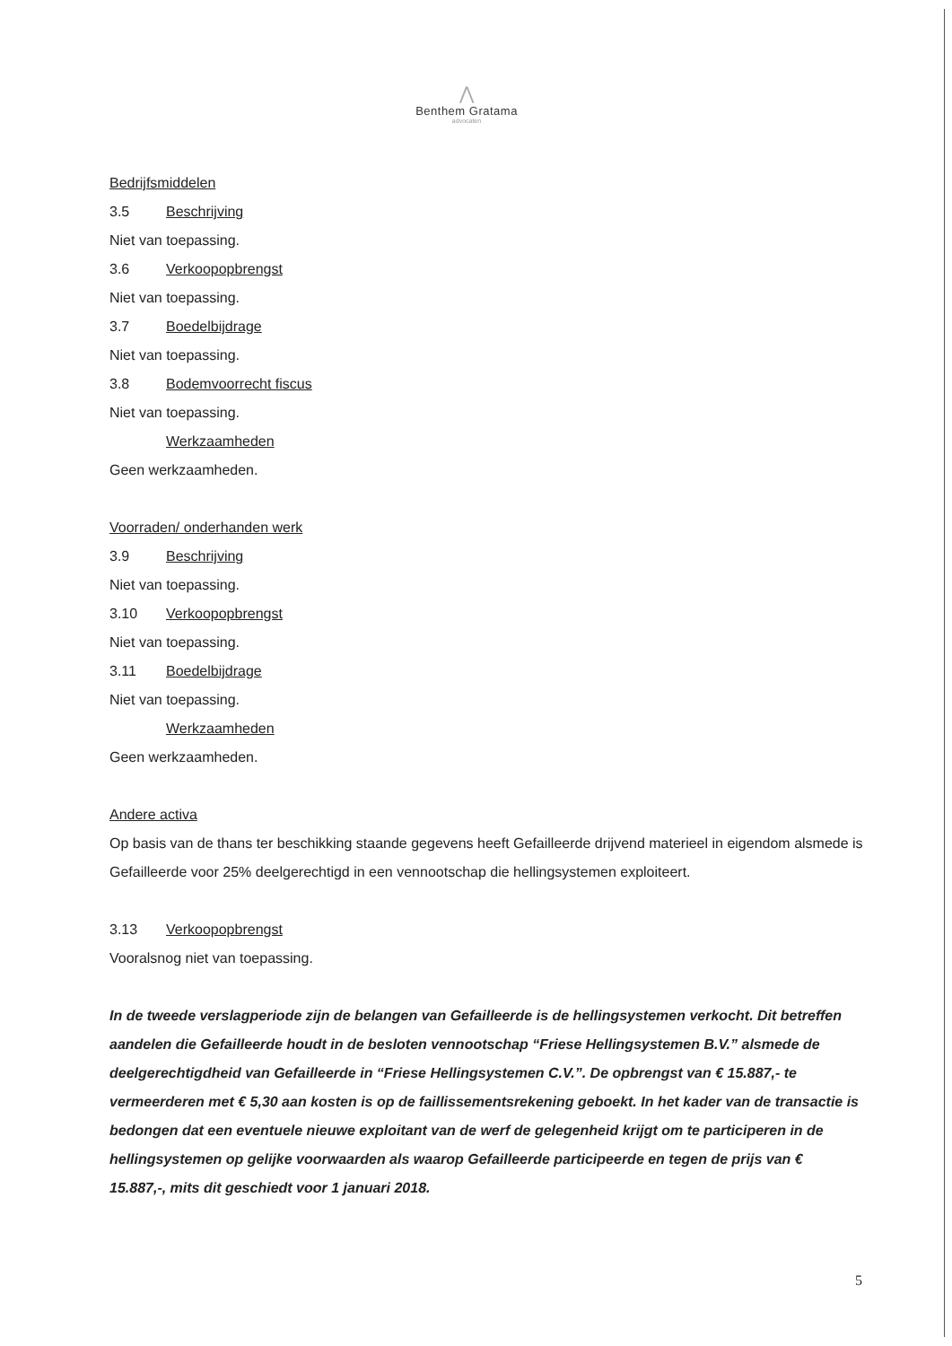⋀
Benthem Gratama
advocaten
Bedrijfsmiddelen
3.5 Beschrijving
Niet van toepassing.
3.6 Verkoopopbrengst
Niet van toepassing.
3.7 Boedelbijdrage
Niet van toepassing.
3.8 Bodemvoorrecht fiscus
Niet van toepassing.
Werkzaamheden
Geen werkzaamheden.
Voorraden/ onderhanden werk
3.9 Beschrijving
Niet van toepassing.
3.10 Verkoopopbrengst
Niet van toepassing.
3.11 Boedelbijdrage
Niet van toepassing.
Werkzaamheden
Geen werkzaamheden.
Andere activa
Op basis van de thans ter beschikking staande gegevens heeft Gefailleerde drijvend materieel in eigendom alsmede is Gefailleerde voor 25% deelgerechtigd in een vennootschap die hellingsystemen exploiteert.
3.13 Verkoopopbrengst
Vooralsnog niet van toepassing.
In de tweede verslagperiode zijn de belangen van Gefailleerde is de hellingsystemen verkocht. Dit betreffen aandelen die Gefailleerde houdt in de besloten vennootschap “Friese Hellingsystemen B.V.” alsmede de deelgerechtigdheid van Gefailleerde in “Friese Hellingsystemen C.V.”. De opbrengst van € 15.887,- te vermeerderen met € 5,30 aan kosten is op de faillissementsrekening geboekt. In het kader van de transactie is bedongen dat een eventuele nieuwe exploitant van de werf de gelegenheid krijgt om te participeren in de hellingsystemen op gelijke voorwaarden als waarop Gefailleerde participeerde en tegen de prijs van € 15.887,-, mits dit geschiedt voor 1 januari 2018.
5